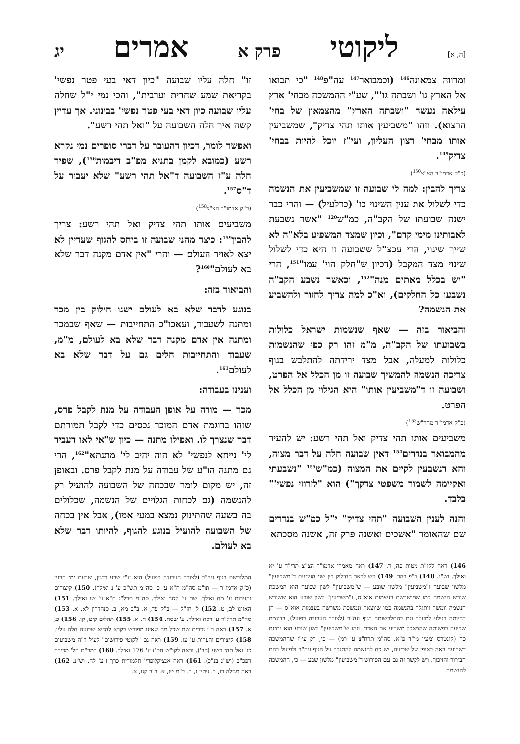[ה, א] ליקוטי פרק א אמרים יג
ומרווה צמאונה<sup>146</sup> (וכמבואר<sup>147</sup> עה"פ<sup>148</sup> "כי תבואו אל הארץ גו' ושבתה גו'", שע"י ההמשכה מבחי' ארץ עילאה נעשה "ושבתה הארץ" מהצמאון של בחי' הרצוא). וזהו "משביעין אותו תהי צדיק", שמשביעין אותו מבחי' רצון העליון, ועי"ז יוכל להיות בבחי' צדיק<sup>149</sup>.
(כ"ק אדמו"ר הצ"צ<sup>150</sup>)
צריך להבין: למה לי שבועה זו שמשביעין את הנשמה כדי לשלול את ענין השינוי כו' (כדלעיל) — והרי כבר ישנה שבועתו של הקב"ה, כמ"ש<sup>120</sup> "אשר נשבעת לאבותינו מימי קדם", וכיון שמצד המשפיע בלא"ה לא שייך שינוי, הרי עכצ"ל ששבועה זו היא כדי לשלול שינוי מצד המקבל (דכיון ש"חלק הוי' עמו"<sup>151</sup>, הרי "יש בכלל מאתים מנה"<sup>152</sup>, וכאשר נשבע הקב"ה נשבעו כל החלקים), וא"כ למה צריך לחזור ולהשביע את הנשמה?
והביאור בזה — שאף שנשמות ישראל כלולות בשבועתו של הקב"ה, מ"מ זהו רק כפי שהנשמות כלולות למעלה, אבל מצד ירידתה להתלבש בגוף צריכה הנשמה להמשיך שבועה זו מן הכלל אל הפרט, ושבועה זו ד"משביעין אותו" היא הגילוי מן הכלל אל הפרט.
(כ"ק אדמו"ר מהר"ש<sup>153</sup>)
משביעים אותו תהי צדיק ואל תהי רשע: יש להעיר מהמבואר בנדרים<sup>154</sup> דאין שבועה חלה על דבר מצוה, והא דנשבעין לקיים את המצוה (כמ"ש<sup>155</sup> "נשבעתי ואקיימה לשמור משפטי צדקך") הוא "לזרוזי נפשי'" בלבד.
והנה לענין השבועה "תהי צדיק" י"ל כמ"ש בנדרים שם שהאומר "אשכים ואשנה פרק זה, אשנה מסכתא
146) ראה לקו"ת מטות פה, ד. 147) ראה מאמרי אדמו"ר הצ"צ תרי"ד ע' יא ואילך. וש"נ. 148) ר"פ בהר. 149) ויש לבאר החילוק בין שני הענינים ד"משביעין" מלשון שבועה ו"משביעין" מלשון שובע — ש"משביעין" לשון שבועה הוא המשכת שורש הנשמה כמו שמושרשת בעצמות אוא"ס, ו"משביעין" לשון שובע הוא ששורש הנשמה יומשך ויתגלה בהנשמה כמו שיוצאת ונמשכת משרשה בעצמות אוא"ס — הן בהיותה בגילוי למעלה וגם בהתלבשותה בגוף ונה"ב (לצורך העבודה בפועל), בדוגמת שביעה כפשוטה שהמאכל משביע את האדם. וזהו ש"משביעין" לשון שובע הוא נתינת כח (קונטרס ומעין מי"ד פ"א. סה"מ תרח"צ ע' רמ) — כי, רק עי"ז שההמשכה דשבועה באה באופן של שביעה, יש כח להנשמה להתגבר על הגוף ונה"ב ולפעול בהם הבירור והזיכוך. ויש לקשר זה גם עם הפירוש ד"משביעין" מלשון שבע — כי, ההמשכה להנשמה
זו" חלה עליו שבועה "כיון דאי בעי פטר נפשי' בקריאת שמע שחרית וערבית", והכי נמי י"ל שחלה עליו שבועה כיון דאי בעי פטר נפשי' בבינוני. אך עדיין קשה איך חלה השבועה על "ואל תהי רשע".
ואפשר לומר, דכיון דהעובר על דברי סופרים נמי נקרא רשע (כמובא לקמן בתניא מפ"ב דיבמות<sup>156</sup>), שפיר חלה ע"ז השבועה ד"אל תהי רשע" שלא יעבור על ד"ס<sup>157</sup>.
(כ"ק אדמו"ר הצ"צ<sup>158</sup>)
משביעים אותו תהי צדיק ואל תהי רשע: צריך להבין<sup>159</sup>: כיצד מהני שבועה זו ביחס להגוף שעדיין לא יצא לאויר העולם — והרי "אין אדם מקנה דבר שלא בא לעולם"<sup>160</sup>?
והביאור בזה:
בנוגע לדבר שלא בא לעולם ישנו חילוק בין מכר ומתנה לשעבוד, ועאכו"כ התחייבות — שאף שבמכר ומתנה אין אדם מקנה דבר שלא בא לעולם, מ"מ, שעבוד והתחייבות חלים גם על דבר שלא בא לעולם<sup>161</sup>.
וענינו בעבודה:
מכר — מורה על אופן העבודה על מנת לקבל פרס, שזהו בדוגמת אדם המוכר נכסים כדי לקבל תמורתם דבר שנצרך לו. ואפילו מתנה — כיון ש"אי לאו דעביד לי' נייחא לנפשי' לא הוה יהיב לי' מתנתא"<sup>162</sup>, הרי גם מתנה הו"ע של עבודה על מנת לקבל פרס. ובאופן זה, יש מקום לומר שבכחה של השבועה להועיל רק להנשמה (גם לכחות הגלויים של הנשמה, שכלולים בה בשעה שהתינוק נמצא במעי אמו), אבל אין בכחה של השבועה להועיל בנוגע להגוף, להיותו דבר שלא בא לעולם.
המלובשת בגוף ונה"ב (לצורך העבודה בפועל) היא ע"י שבע דרגין, שבעת ימי הבנין (כ"ק אדמו"ר — תו"מ סה"מ ח"א ע' כ. סה"מ תש"כ ע' נ ואילך). 150) קיצורים והערות ע' מח ואילך. שם ע' קסה ואילך. סה"מ תרל"ג ח"א ע' שו ואילך. 151) האזינו לב, ט. 152) ל' חז"ל — ב"ק עד, א. ב"ב מא, ב. סנהדרין לא, א. 153) סה"מ תרל"ד ע' רסח ואילך. ע' שסח. 154) ח, א. 155) תהלים קיט, קו. 156) כ, א. 157) ראה ר"ן נדרים שם שכל מה שאינו מפורש בקרא להדיא שבועה חלה עליו. 158) קיצורים והערות ע' עו. 159) ראה גם "לקוטי פירושים" לעיל ד"ה משביעים כו' ואל תהי רשע (הב'). וראה לקו"ש חכ"ז ע' 176 ואילך. 160) רמב"ם הל' מכירה רפכ"ב (וש"נ בנ"כ). 161) ראה אנציקלופדי' תלמודית כרך ז ע' לח. וש"נ. 162) ראה מגילה כו, ב. גיטין נ, ב. ב"מ טז, א. ב"ב קנו, א.